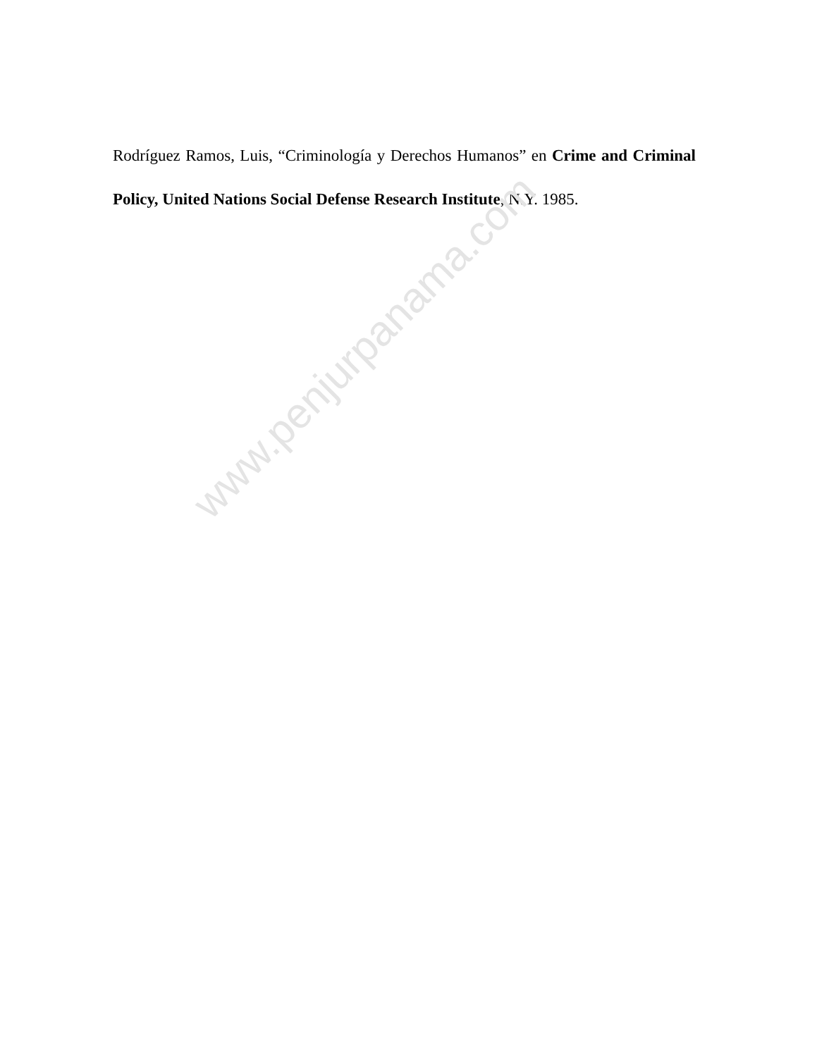Rodríguez Ramos, Luis, “Criminología y Derechos Humanos” en Crime and Criminal Policy, United Nations Social Defense Research Institute, N.Y. 1985.
www.penjurpanama.com